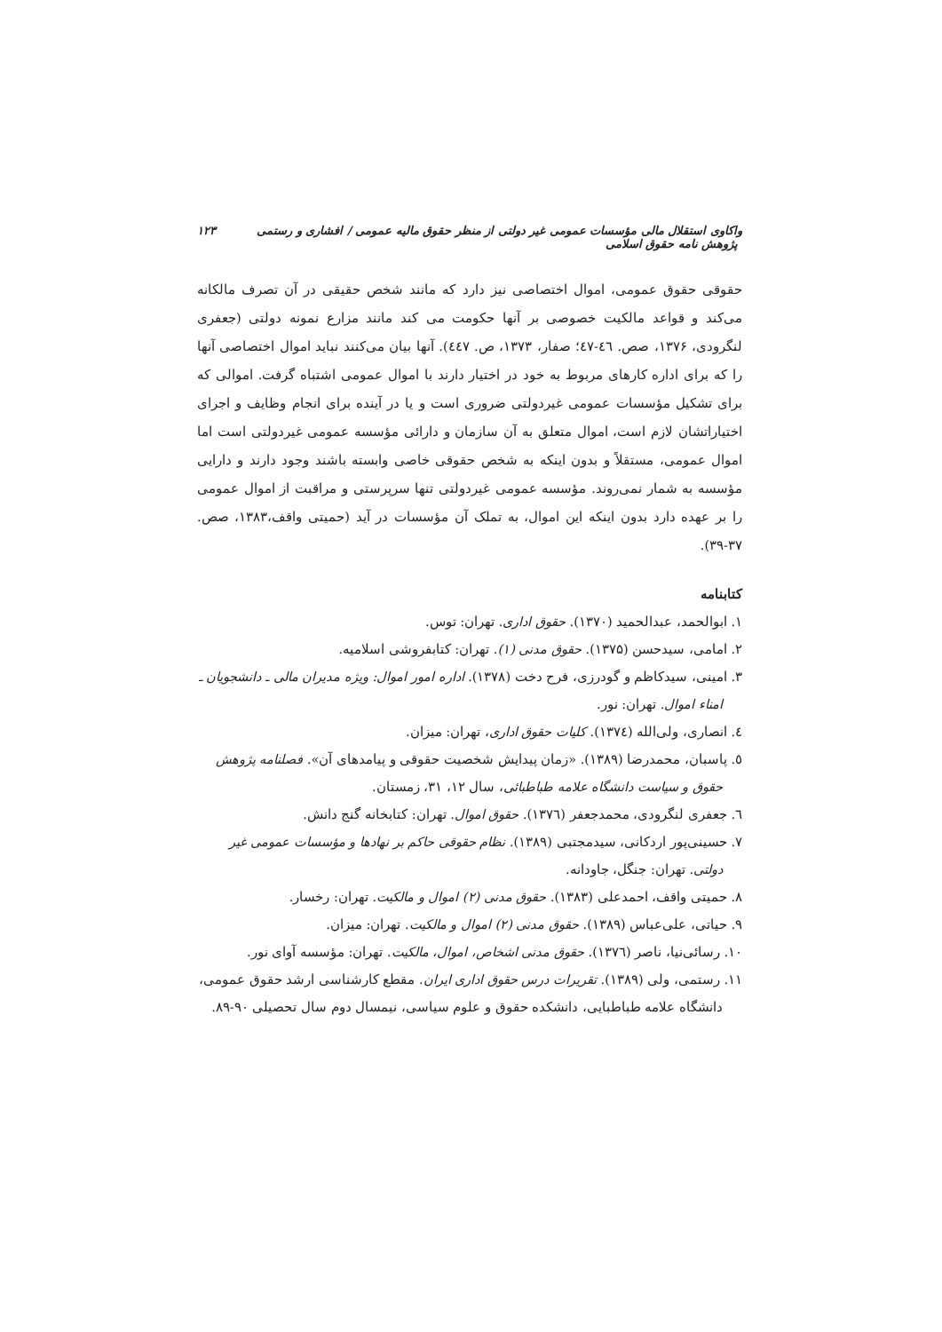واکاوی استقلال مالی مؤسسات عمومی غیر دولتی از منظر حقوق مالیه عمومی / افشاری و رستمی پژوهش نامه حقوق اسلامی ۱۲۳
حقوقی حقوق عمومی، اموال اختصاصی نیز دارد که مانند شخص حقیقی در آن تصرف مالکانه می‌کند و قواعد مالکیت خصوصی بر آنها حکومت می کند مانند مزارع نمونه دولتی (جعفری لنگرودی، ۱۳۷۶، صص. ٤٦-٤٧؛ صفار، ۱۳۷۳، ص. ٤٤٧). آنها بیان می‌کنند نباید اموال اختصاصی آنها را که برای اداره کارهای مربوط به خود در اختیار دارند با اموال عمومی اشتباه گرفت. اموالی که برای تشکیل مؤسسات عمومی غیردولتی ضروری است و یا در آینده برای انجام وظایف و اجرای اختیاراتشان لازم است، اموال متعلق به آن سازمان و دارائی مؤسسه عمومی غیردولتی است اما اموال عمومی، مستقلاً و بدون اینکه به شخص حقوقی خاصی وابسته باشند وجود دارند و دارایی مؤسسه به شمار نمی‌روند. مؤسسه عمومی غیردولتی تنها سرپرستی و مراقبت از اموال عمومی را بر عهده دارد بدون اینکه این اموال، به تملک آن مؤسسات در آید (حمیتی واقف،۱۳۸۳، صص. ۳۷-۳۹).
کتابنامه
۱. ابوالحمد، عبدالحمید (۱۳۷۰). حقوق اداری. تهران: توس.
۲. امامی، سیدحسن (۱۳۷۵). حقوق مدنی (۱). تهران: کتابفروشی اسلامیه.
۳. امینی، سیدکاظم و گودرزی، فرح دخت (۱۳۷۸). اداره امور اموال: ویژه مدیران مالی ـ دانشجویان ـ امناء اموال. تهران: نور.
٤. انصاری، ولی‌الله (۱۳۷٤). کلیات حقوق اداری، تهران: میزان.
٥. پاسبان، محمدرضا (۱۳۸۹). «زمان پیدایش شخصیت حقوقی و پیامدهای آن». فصلنامه پژوهش حقوق و سیاست دانشگاه علامه طباطبائی، سال ۱۲، ۳۱، زمستان.
٦. جعفری لنگرودی، محمدجعفر (۱۳۷٦). حقوق اموال. تهران: کتابخانه گنج دانش.
۷. حسینی‌پور اردکانی، سیدمجتبی (۱۳۸۹). نظام حقوقی حاکم بر نهادها و مؤسسات عمومی غیر دولتی. تهران: جنگل، جاودانه.
۸. حمیتی واقف، احمدعلی (۱۳۸۳). حقوق مدنی (۲) اموال و مالکیت. تهران: رخسار.
۹. حیاتی، علی‌عباس (۱۳۸۹). حقوق مدنی (۲) اموال و مالکیت. تهران: میزان.
۱۰. رسائی‌نیا، ناصر (۱۳۷٦). حقوق مدنی اشخاص، اموال، مالکیت. تهران: مؤسسه آوای نور.
۱۱. رستمی، ولی (۱۳۸۹). تقریرات درس حقوق اداری ایران. مقطع کارشناسی ارشد حقوق عمومی، دانشگاه علامه طباطبایی، دانشکده حقوق و علوم سیاسی، نیمسال دوم سال تحصیلی ۹۰-۸۹.